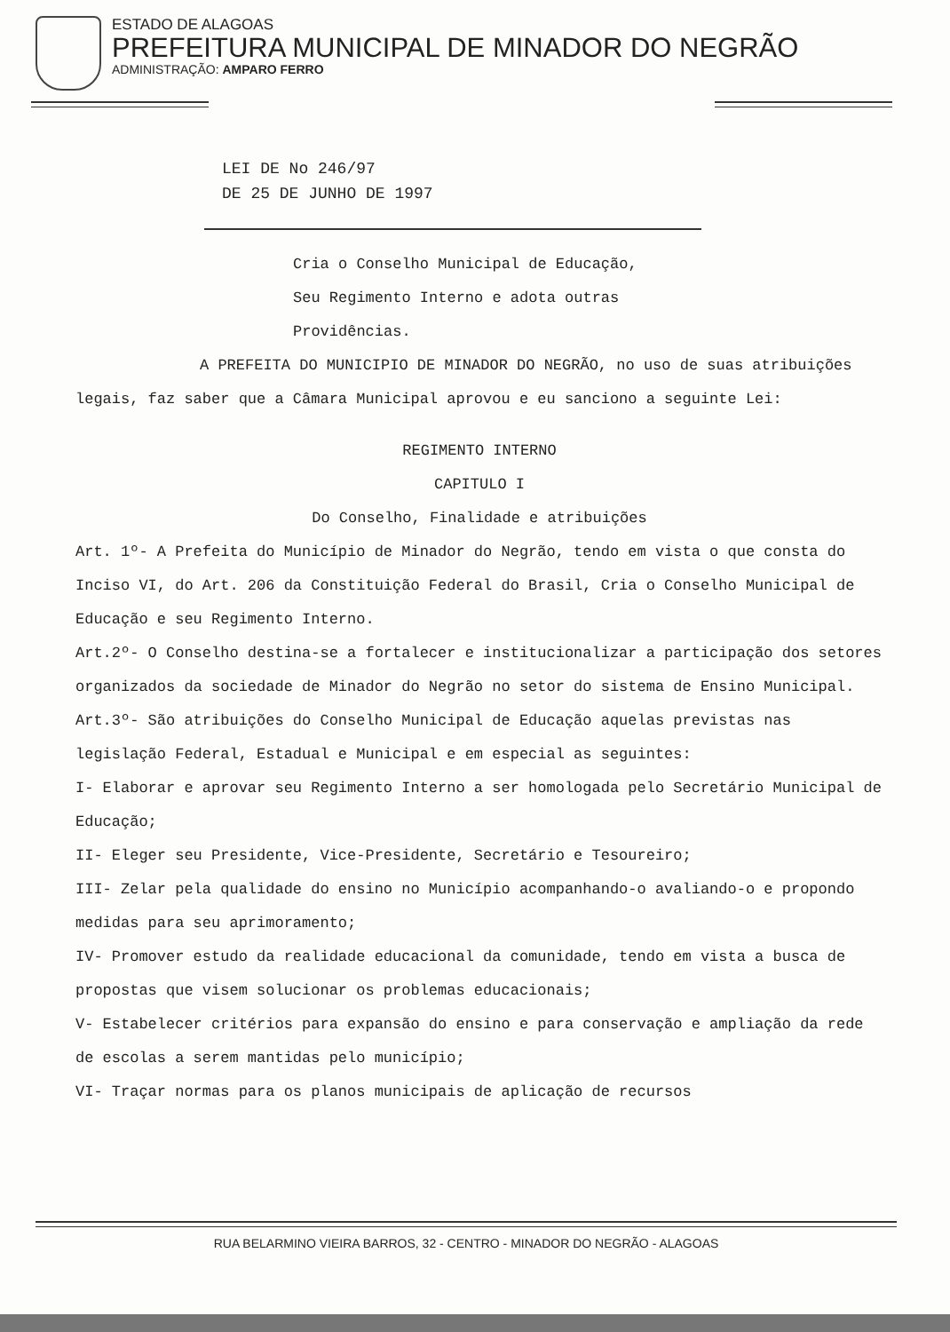ESTADO DE ALAGOAS
PREFEITURA MUNICIPAL DE MINADOR DO NEGRÃO
ADMINISTRAÇÃO: AMPARO FERRO
LEI DE No 246/97
DE 25 DE JUNHO DE 1997
Cria o Conselho Municipal de Educação,
Seu Regimento Interno e adota outras
Providências.
A PREFEITA DO MUNICIPIO DE MINADOR DO NEGRÃO, no uso de suas atribuições legais, faz saber que a Câmara Municipal aprovou e eu sanciono a seguinte Lei:
REGIMENTO INTERNO
CAPITULO I
Do Conselho, Finalidade e atribuições
Art. 1º- A Prefeita do Município de Minador do Negrão, tendo em vista o que consta do Inciso VI, do Art. 206 da Constituição Federal do Brasil, Cria o Conselho Municipal de Educação e seu Regimento Interno.
Art.2º- O Conselho destina-se a fortalecer e institucionalizar a participação dos setores organizados da sociedade de Minador do Negrão no setor do sistema de Ensino Municipal.
Art.3º- São atribuições do Conselho Municipal de Educação aquelas previstas nas legislação Federal, Estadual e Municipal e em especial as seguintes:
I- Elaborar e aprovar seu Regimento Interno a ser homologada pelo Secretário Municipal de Educação;
II- Eleger seu Presidente, Vice-Presidente, Secretário e Tesoureiro;
III- Zelar pela qualidade do ensino no Município acompanhando-o avaliando-o e propondo medidas para seu aprimoramento;
IV- Promover estudo da realidade educacional da comunidade, tendo em vista a busca de propostas que visem solucionar os problemas educacionais;
V- Estabelecer critérios para expansão do ensino e para conservação e ampliação da rede de escolas a serem mantidas pelo município;
VI- Traçar normas para os planos municipais de aplicação de recursos
RUA BELARMINO VIEIRA BARROS, 32 - CENTRO - MINADOR DO NEGRÃO - ALAGOAS